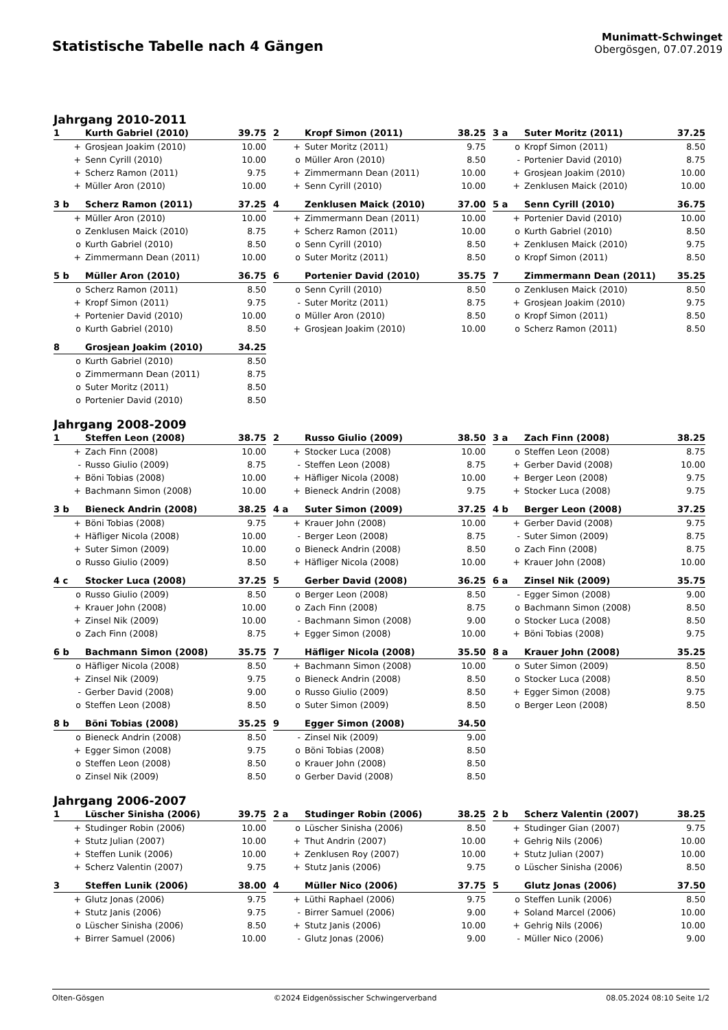Statistische Tabelle nach 4 Gängen
Munimatt-Schwinget
Obergösgen, 07.07.2019
Jahrgang 2010-2011
| 1 | Kurth Gabriel (2010) | 39.75 |
| --- | --- | --- |
| + | Grosjean Joakim (2010) | 10.00 |
| + | Senn Cyrill (2010) | 10.00 |
| + | Scherz Ramon (2011) | 9.75 |
| + | Müller Aron (2010) | 10.00 |
| 2 | Kropf Simon (2011) | 38.25 |
| --- | --- | --- |
| + | Suter Moritz (2011) | 9.75 |
| o | Müller Aron (2010) | 8.50 |
| + | Zimmermann Dean (2011) | 10.00 |
| + | Senn Cyrill (2010) | 10.00 |
| 3 a | Suter Moritz (2011) | 37.25 |
| --- | --- | --- |
| o | Kropf Simon (2011) | 8.50 |
| - | Portenier David (2010) | 8.75 |
| + | Grosjean Joakim (2010) | 10.00 |
| + | Zenklusen Maick (2010) | 10.00 |
| 3 b | Scherz Ramon (2011) | 37.25 |
| --- | --- | --- |
| + | Müller Aron (2010) | 10.00 |
| o | Zenklusen Maick (2010) | 8.75 |
| o | Kurth Gabriel (2010) | 8.50 |
| + | Zimmermann Dean (2011) | 10.00 |
| 4 | Zenklusen Maick (2010) | 37.00 |
| --- | --- | --- |
| + | Zimmermann Dean (2011) | 10.00 |
| + | Scherz Ramon (2011) | 10.00 |
| o | Senn Cyrill (2010) | 8.50 |
| o | Suter Moritz (2011) | 8.50 |
| 5 a | Senn Cyrill (2010) | 36.75 |
| --- | --- | --- |
| + | Portenier David (2010) | 10.00 |
| o | Kurth Gabriel (2010) | 8.50 |
| + | Zenklusen Maick (2010) | 9.75 |
| o | Kropf Simon (2011) | 8.50 |
| 5 b | Müller Aron (2010) | 36.75 |
| --- | --- | --- |
| o | Scherz Ramon (2011) | 8.50 |
| + | Kropf Simon (2011) | 9.75 |
| + | Portenier David (2010) | 10.00 |
| o | Kurth Gabriel (2010) | 8.50 |
| 6 | Portenier David (2010) | 35.75 |
| --- | --- | --- |
| o | Senn Cyrill (2010) | 8.50 |
| - | Suter Moritz (2011) | 8.75 |
| o | Müller Aron (2010) | 8.50 |
| + | Grosjean Joakim (2010) | 10.00 |
| 7 | Zimmermann Dean (2011) | 35.25 |
| --- | --- | --- |
| o | Zenklusen Maick (2010) | 8.50 |
| + | Grosjean Joakim (2010) | 9.75 |
| o | Kropf Simon (2011) | 8.50 |
| o | Scherz Ramon (2011) | 8.50 |
| 8 | Grosjean Joakim (2010) | 34.25 |
| --- | --- | --- |
| o | Kurth Gabriel (2010) | 8.50 |
| o | Zimmermann Dean (2011) | 8.75 |
| o | Suter Moritz (2011) | 8.50 |
| o | Portenier David (2010) | 8.50 |
Jahrgang 2008-2009
| 1 | Steffen Leon (2008) | 38.75 |
| --- | --- | --- |
| + | Zach Finn (2008) | 10.00 |
| - | Russo Giulio (2009) | 8.75 |
| + | Böni Tobias (2008) | 10.00 |
| + | Bachmann Simon (2008) | 10.00 |
| 2 | Russo Giulio (2009) | 38.50 |
| --- | --- | --- |
| + | Stocker Luca (2008) | 10.00 |
| - | Steffen Leon (2008) | 8.75 |
| + | Häfliger Nicola (2008) | 10.00 |
| + | Bieneck Andrin (2008) | 9.75 |
| 3 a | Zach Finn (2008) | 38.25 |
| --- | --- | --- |
| o | Steffen Leon (2008) | 8.75 |
| + | Gerber David (2008) | 10.00 |
| + | Berger Leon (2008) | 9.75 |
| + | Stocker Luca (2008) | 9.75 |
| 3 b | Bieneck Andrin (2008) | 38.25 |
| --- | --- | --- |
| + | Böni Tobias (2008) | 9.75 |
| + | Häfliger Nicola (2008) | 10.00 |
| + | Suter Simon (2009) | 10.00 |
| o | Russo Giulio (2009) | 8.50 |
| 4 a | Suter Simon (2009) | 37.25 |
| --- | --- | --- |
| + | Krauer John (2008) | 10.00 |
| - | Berger Leon (2008) | 8.75 |
| o | Bieneck Andrin (2008) | 8.50 |
| + | Häfliger Nicola (2008) | 10.00 |
| 4 b | Berger Leon (2008) | 37.25 |
| --- | --- | --- |
| + | Gerber David (2008) | 9.75 |
| - | Suter Simon (2009) | 8.75 |
| o | Zach Finn (2008) | 8.75 |
| + | Krauer John (2008) | 10.00 |
| 4 c | Stocker Luca (2008) | 37.25 |
| --- | --- | --- |
| o | Russo Giulio (2009) | 8.50 |
| + | Krauer John (2008) | 10.00 |
| + | Zinsel Nik (2009) | 10.00 |
| o | Zach Finn (2008) | 8.75 |
| 5 | Gerber David (2008) | 36.25 |
| --- | --- | --- |
| o | Berger Leon (2008) | 8.50 |
| o | Zach Finn (2008) | 8.75 |
| - | Bachmann Simon (2008) | 9.00 |
| + | Egger Simon (2008) | 10.00 |
| 6 a | Zinsel Nik (2009) | 35.75 |
| --- | --- | --- |
| - | Egger Simon (2008) | 9.00 |
| o | Bachmann Simon (2008) | 8.50 |
| o | Stocker Luca (2008) | 8.50 |
| + | Böni Tobias (2008) | 9.75 |
| 6 b | Bachmann Simon (2008) | 35.75 |
| --- | --- | --- |
| o | Häfliger Nicola (2008) | 8.50 |
| + | Zinsel Nik (2009) | 9.75 |
| - | Gerber David (2008) | 9.00 |
| o | Steffen Leon (2008) | 8.50 |
| 7 | Häfliger Nicola (2008) | 35.50 |
| --- | --- | --- |
| + | Bachmann Simon (2008) | 10.00 |
| o | Bieneck Andrin (2008) | 8.50 |
| o | Russo Giulio (2009) | 8.50 |
| o | Suter Simon (2009) | 8.50 |
| 8 a | Krauer John (2008) | 35.25 |
| --- | --- | --- |
| o | Suter Simon (2009) | 8.50 |
| o | Stocker Luca (2008) | 8.50 |
| + | Egger Simon (2008) | 9.75 |
| o | Berger Leon (2008) | 8.50 |
| 8 b | Böni Tobias (2008) | 35.25 |
| --- | --- | --- |
| o | Bieneck Andrin (2008) | 8.50 |
| + | Egger Simon (2008) | 9.75 |
| o | Steffen Leon (2008) | 8.50 |
| o | Zinsel Nik (2009) | 8.50 |
| 9 | Egger Simon (2008) | 34.50 |
| --- | --- | --- |
| - | Zinsel Nik (2009) | 9.00 |
| o | Böni Tobias (2008) | 8.50 |
| o | Krauer John (2008) | 8.50 |
| o | Gerber David (2008) | 8.50 |
Jahrgang 2006-2007
| 1 | Lüscher Sinisha (2006) | 39.75 |
| --- | --- | --- |
| + | Studinger Robin (2006) | 10.00 |
| + | Stutz Julian (2007) | 10.00 |
| + | Steffen Lunik (2006) | 10.00 |
| + | Scherz Valentin (2007) | 9.75 |
| 2 a | Studinger Robin (2006) | 38.25 |
| --- | --- | --- |
| o | Lüscher Sinisha (2006) | 8.50 |
| + | Thut Andrin (2007) | 10.00 |
| + | Zenklusen Roy (2007) | 10.00 |
| + | Stutz Janis (2006) | 9.75 |
| 2 b | Scherz Valentin (2007) | 38.25 |
| --- | --- | --- |
| + | Studinger Gian (2007) | 9.75 |
| + | Gehrig Nils (2006) | 10.00 |
| + | Stutz Julian (2007) | 10.00 |
| o | Lüscher Sinisha (2006) | 8.50 |
| 3 | Steffen Lunik (2006) | 38.00 |
| --- | --- | --- |
| + | Glutz Jonas (2006) | 9.75 |
| + | Stutz Janis (2006) | 9.75 |
| o | Lüscher Sinisha (2006) | 8.50 |
| + | Birrer Samuel (2006) | 10.00 |
| 4 | Müller Nico (2006) | 37.75 |
| --- | --- | --- |
| + | Lüthi Raphael (2006) | 9.75 |
| - | Birrer Samuel (2006) | 9.00 |
| + | Stutz Janis (2006) | 10.00 |
| - | Glutz Jonas (2006) | 9.00 |
| 5 | Glutz Jonas (2006) | 37.50 |
| --- | --- | --- |
| o | Steffen Lunik (2006) | 8.50 |
| + | Soland Marcel (2006) | 10.00 |
| + | Gehrig Nils (2006) | 10.00 |
| - | Müller Nico (2006) | 9.00 |
Olten-Gösgen ©2024 Eidgenössischer Schwingerverband 08.05.2024 08:10 Seite 1/2